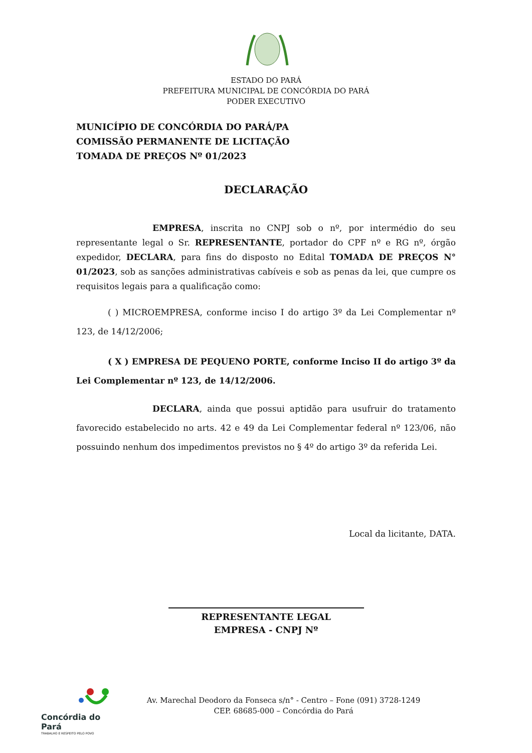ESTADO DO PARÁ
PREFEITURA MUNICIPAL DE CONCÓRDIA DO PARÁ
PODER EXECUTIVO
MUNICÍPIO DE CONCÓRDIA DO PARÁ/PA
COMISSÃO PERMANENTE DE LICITAÇÃO
TOMADA DE PREÇOS Nº 01/2023
DECLARAÇÃO
EMPRESA, inscrita no CNPJ sob o nº, por intermédio do seu representante legal o Sr. REPRESENTANTE, portador do CPF nº e RG nº, órgão expedidor, DECLARA, para fins do disposto no Edital TOMADA DE PREÇOS N° 01/2023, sob as sanções administrativas cabíveis e sob as penas da lei, que cumpre os requisitos legais para a qualificação como:
( ) MICROEMPRESA, conforme inciso I do artigo 3º da Lei Complementar nº 123, de 14/12/2006;
( X ) EMPRESA DE PEQUENO PORTE, conforme Inciso II do artigo 3º da Lei Complementar nº 123, de 14/12/2006.
DECLARA, ainda que possui aptidão para usufruir do tratamento favorecido estabelecido no arts. 42 e 49 da Lei Complementar federal nº 123/06, não possuindo nenhum dos impedimentos previstos no § 4º do artigo 3º da referida Lei.
Local da licitante, DATA.
REPRESENTANTE LEGAL
EMPRESA - CNPJ Nº
Concórdia do Pará
TRABALHO E RESPEITO PELO POVO
Av. Marechal Deodoro da Fonseca s/n° - Centro – Fone (091) 3728-1249
CEP. 68685-000 – Concórdia do Pará